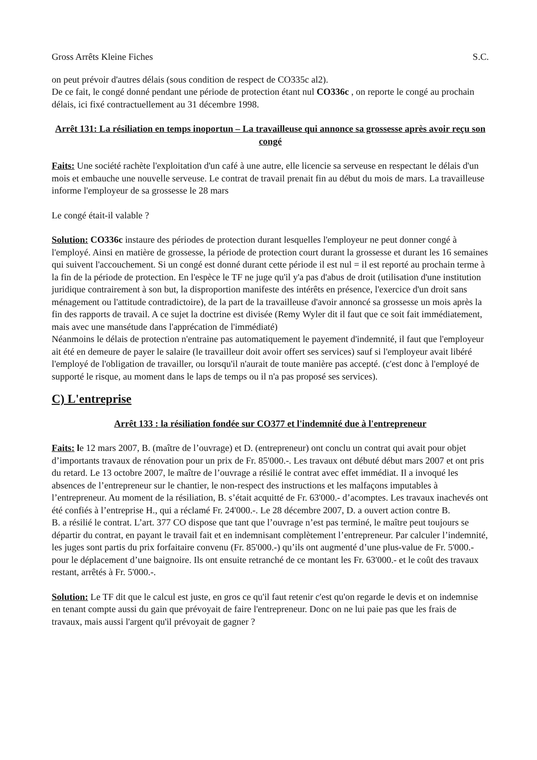Gross Arrêts Kleine Fiches S.C.
on peut prévoir d'autres délais (sous condition de respect de CO335c al2).
De ce fait, le congé donné pendant une période de protection étant nul CO336c , on reporte le congé au prochain délais, ici fixé contractuellement au 31 décembre 1998.
Arrêt 131: La résiliation en temps inoportun – La travailleuse qui annonce sa grossesse après avoir reçu son congé
Faits: Une société rachète l'exploitation d'un café à une autre, elle licencie sa serveuse en respectant le délais d'un mois et embauche une nouvelle serveuse. Le contrat de travail prenait fin au début du mois de mars. La travailleuse informe l'employeur de sa grossesse le 28 mars
Le congé était-il valable ?
Solution: CO336c instaure des périodes de protection durant lesquelles l'employeur ne peut donner congé à l'employé. Ainsi en matière de grossesse, la période de protection court durant la grossesse et durant les 16 semaines qui suivent l'accouchement. Si un congé est donné durant cette période il est nul = il est reporté au prochain terme à la fin de la période de protection. En l'espèce le TF ne juge qu'il y'a pas d'abus de droit (utilisation d'une institution juridique contrairement à son but, la disproportion manifeste des intérêts en présence, l'exercice d'un droit sans ménagement ou l'attitude contradictoire), de la part de la travailleuse d'avoir annoncé sa grossesse un mois après la fin des rapports de travail. A ce sujet la doctrine est divisée (Remy Wyler dit il faut que ce soit fait immédiatement, mais avec une mansétude dans l'apprécation de l'immédiaté)
Néanmoins le délais de protection n'entraine pas automatiquement le payement d'indemnité, il faut que l'employeur ait été en demeure de payer le salaire (le travailleur doit avoir offert ses services) sauf si l'employeur avait libéré l'employé de l'obligation de travailler, ou lorsqu'il n'aurait de toute manière pas accepté. (c'est donc à l'employé de supporté le risque, au moment dans le laps de temps ou il n'a pas proposé ses services).
C) L'entreprise
Arrêt 133 : la résiliation fondée sur CO377 et l'indemnité due à l'entrepreneur
Faits: le 12 mars 2007, B. (maître de l’ouvrage) et D. (entrepreneur) ont conclu un contrat qui avait pour objet d’importants travaux de rénovation pour un prix de Fr. 85'000.-. Les travaux ont débuté début mars 2007 et ont pris du retard. Le 13 octobre 2007, le maître de l’ouvrage a résilié le contrat avec effet immédiat. Il a invoqué les absences de l’entrepreneur sur le chantier, le non-respect des instructions et les malfaçons imputables à l’entrepreneur. Au moment de la résiliation, B. s’était acquitté de Fr. 63'000.- d’acomptes. Les travaux inachevés ont été confiés à l’entreprise H., qui a réclamé Fr. 24'000.-. Le 28 décembre 2007, D. a ouvert action contre B.
B. a résilié le contrat. L’art. 377 CO dispose que tant que l’ouvrage n’est pas terminé, le maître peut toujours se départir du contrat, en payant le travail fait et en indemnisant complètement l’entrepreneur. Par calculer l’indemnité, les juges sont partis du prix forfaitaire convenu (Fr. 85'000.-) qu’ils ont augmenté d’une plus-value de Fr. 5'000.- pour le déplacement d’une baignoire. Ils ont ensuite retranché de ce montant les Fr. 63'000.- et le coût des travaux restant, arrêtés à Fr. 5'000.-.
Solution: Le TF dit que le calcul est juste, en gros ce qu'il faut retenir c'est qu'on regarde le devis et on indemnise en tenant compte aussi du gain que prévoyait de faire l'entrepreneur. Donc on ne lui paie pas que les frais de travaux, mais aussi l'argent qu'il prévoyait de gagner ?